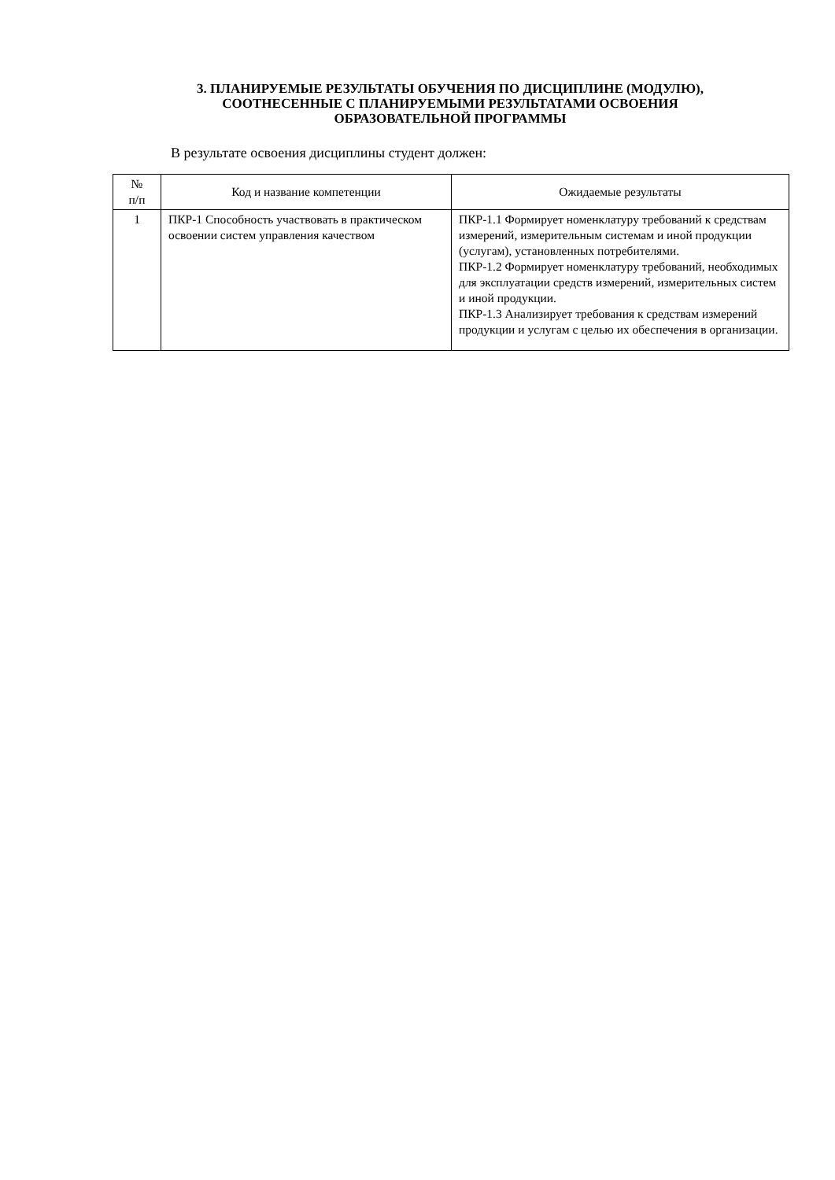3. ПЛАНИРУЕМЫЕ РЕЗУЛЬТАТЫ ОБУЧЕНИЯ ПО ДИСЦИПЛИНЕ (МОДУЛЮ),
СООТНЕСЕННЫЕ С ПЛАНИРУЕМЫМИ РЕЗУЛЬТАТАМИ ОСВОЕНИЯ
ОБРАЗОВАТЕЛЬНОЙ ПРОГРАММЫ
В результате освоения дисциплины студент должен:
| № п/п | Код и название компетенции | Ожидаемые результаты |
| --- | --- | --- |
| 1 | ПКР-1 Способность участвовать в практическом освоении систем управления качеством | ПКР-1.1 Формирует номенклатуру требований к средствам измерений, измерительным системам и иной продукции (услугам), установленных потребителями. ПКР-1.2 Формирует номенклатуру требований, необходимых для эксплуатации средств измерений, измерительных систем и иной продукции. ПКР-1.3 Анализирует требования к средствам измерений продукции и услугам с целью их обеспечения в организации. |